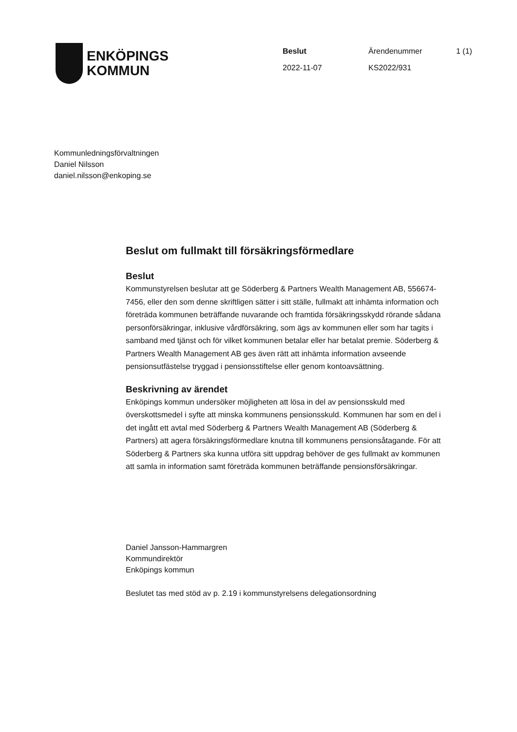ENKÖPINGS
KOMMUN
Beslut
2022-11-07
Ärendenummer
KS2022/931
1 (1)
Kommunledningsförvaltningen
Daniel Nilsson
daniel.nilsson@enkoping.se
Beslut om fullmakt till försäkringsförmedlare
Beslut
Kommunstyrelsen beslutar att ge Söderberg & Partners Wealth Management AB, 556674-7456, eller den som denne skriftligen sätter i sitt ställe, fullmakt att inhämta information och företräda kommunen beträffande nuvarande och framtida försäkringsskydd rörande sådana personförsäkringar, inklusive vårdförsäkring, som ägs av kommunen eller som har tagits i samband med tjänst och för vilket kommunen betalar eller har betalat premie. Söderberg & Partners Wealth Management AB ges även rätt att inhämta information avseende pensionsutfästelse tryggad i pensionsstiftelse eller genom kontoavsättning.
Beskrivning av ärendet
Enköpings kommun undersöker möjligheten att lösa in del av pensionsskuld med överskottsmedel i syfte att minska kommunens pensionsskuld. Kommunen har som en del i det ingått ett avtal med Söderberg & Partners Wealth Management AB (Söderberg & Partners) att agera försäkringsförmedlare knutna till kommunens pensionsåtagande. För att Söderberg & Partners ska kunna utföra sitt uppdrag behöver de ges fullmakt av kommunen att samla in information samt företräda kommunen beträffande pensionsförsäkringar.
Daniel Jansson-Hammargren
Kommundirektör
Enköpings kommun
Beslutet tas med stöd av p. 2.19 i kommunstyrelsens delegationsordning